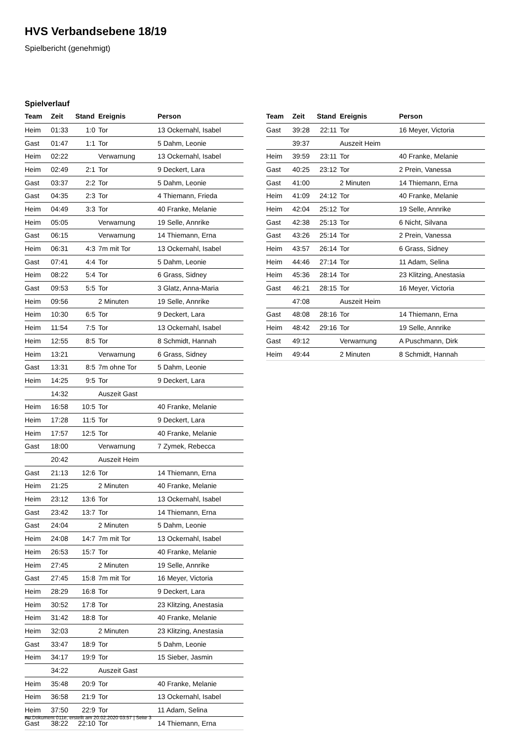HVS Verbandsebene 18/19
Spielbericht (genehmigt)
Spielverlauf
| Team | Zeit | Stand | Ereignis | Person |
| --- | --- | --- | --- | --- |
| Heim | 01:33 | 1:0 | Tor | 13 Ockernahl, Isabel |
| Gast | 01:47 | 1:1 | Tor | 5 Dahm, Leonie |
| Heim | 02:22 | | Verwarnung | 13 Ockernahl, Isabel |
| Heim | 02:49 | 2:1 | Tor | 9 Deckert, Lara |
| Gast | 03:37 | 2:2 | Tor | 5 Dahm, Leonie |
| Gast | 04:35 | 2:3 | Tor | 4 Thiemann, Frieda |
| Heim | 04:49 | 3:3 | Tor | 40 Franke, Melanie |
| Heim | 05:05 | | Verwarnung | 19 Selle, Annrike |
| Gast | 06:15 | | Verwarnung | 14 Thiemann, Erna |
| Heim | 06:31 | 4:3 | 7m mit Tor | 13 Ockernahl, Isabel |
| Gast | 07:41 | 4:4 | Tor | 5 Dahm, Leonie |
| Heim | 08:22 | 5:4 | Tor | 6 Grass, Sidney |
| Gast | 09:53 | 5:5 | Tor | 3 Glatz, Anna-Maria |
| Heim | 09:56 | | 2 Minuten | 19 Selle, Annrike |
| Heim | 10:30 | 6:5 | Tor | 9 Deckert, Lara |
| Heim | 11:54 | 7:5 | Tor | 13 Ockernahl, Isabel |
| Heim | 12:55 | 8:5 | Tor | 8 Schmidt, Hannah |
| Heim | 13:21 | | Verwarnung | 6 Grass, Sidney |
| Gast | 13:31 | 8:5 | 7m ohne Tor | 5 Dahm, Leonie |
| Heim | 14:25 | 9:5 | Tor | 9 Deckert, Lara |
| | 14:32 | | Auszeit Gast | |
| Heim | 16:58 | 10:5 | Tor | 40 Franke, Melanie |
| Heim | 17:28 | 11:5 | Tor | 9 Deckert, Lara |
| Heim | 17:57 | 12:5 | Tor | 40 Franke, Melanie |
| Gast | 18:00 | | Verwarnung | 7 Zymek, Rebecca |
| | 20:42 | | Auszeit Heim | |
| Gast | 21:13 | 12:6 | Tor | 14 Thiemann, Erna |
| Heim | 21:25 | | 2 Minuten | 40 Franke, Melanie |
| Heim | 23:12 | 13:6 | Tor | 13 Ockernahl, Isabel |
| Gast | 23:42 | 13:7 | Tor | 14 Thiemann, Erna |
| Gast | 24:04 | | 2 Minuten | 5 Dahm, Leonie |
| Heim | 24:08 | 14:7 | 7m mit Tor | 13 Ockernahl, Isabel |
| Heim | 26:53 | 15:7 | Tor | 40 Franke, Melanie |
| Heim | 27:45 | | 2 Minuten | 19 Selle, Annrike |
| Gast | 27:45 | 15:8 | 7m mit Tor | 16 Meyer, Victoria |
| Heim | 28:29 | 16:8 | Tor | 9 Deckert, Lara |
| Heim | 30:52 | 17:8 | Tor | 23 Klitzing, Anestasia |
| Heim | 31:42 | 18:8 | Tor | 40 Franke, Melanie |
| Heim | 32:03 | | 2 Minuten | 23 Klitzing, Anestasia |
| Gast | 33:47 | 18:9 | Tor | 5 Dahm, Leonie |
| Heim | 34:17 | 19:9 | Tor | 15 Sieber, Jasmin |
| | 34:22 | | Auszeit Gast | |
| Heim | 35:48 | 20:9 | Tor | 40 Franke, Melanie |
| Heim | 36:58 | 21:9 | Tor | 13 Ockernahl, Isabel |
| Heim | 37:50 | 22:9 | Tor | 11 Adam, Selina |
| Gast | 38:22 | 22:10 | Tor | 14 Thiemann, Erna |
| Team | Zeit | Stand | Ereignis | Person |
| --- | --- | --- | --- | --- |
| Gast | 39:28 | 22:11 | Tor | 16 Meyer, Victoria |
| | 39:37 | | Auszeit Heim | |
| Heim | 39:59 | 23:11 | Tor | 40 Franke, Melanie |
| Gast | 40:25 | 23:12 | Tor | 2 Prein, Vanessa |
| Gast | 41:00 | | 2 Minuten | 14 Thiemann, Erna |
| Heim | 41:09 | 24:12 | Tor | 40 Franke, Melanie |
| Heim | 42:04 | 25:12 | Tor | 19 Selle, Annrike |
| Gast | 42:38 | 25:13 | Tor | 6 Nicht, Silvana |
| Gast | 43:26 | 25:14 | Tor | 2 Prein, Vanessa |
| Heim | 43:57 | 26:14 | Tor | 6 Grass, Sidney |
| Heim | 44:46 | 27:14 | Tor | 11 Adam, Selina |
| Heim | 45:36 | 28:14 | Tor | 23 Klitzing, Anestasia |
| Gast | 46:21 | 28:15 | Tor | 16 Meyer, Victoria |
| | 47:08 | | Auszeit Heim | |
| Gast | 48:08 | 28:16 | Tor | 14 Thiemann, Erna |
| Heim | 48:42 | 29:16 | Tor | 19 Selle, Annrike |
| Gast | 49:12 | | Verwarnung | A Puschmann, Dirk |
| Heim | 49:44 | | 2 Minuten | 8 Schmidt, Hannah |
nu.Dokument 011e, erstellt am 20.02.2020 03:57 | Seite 3